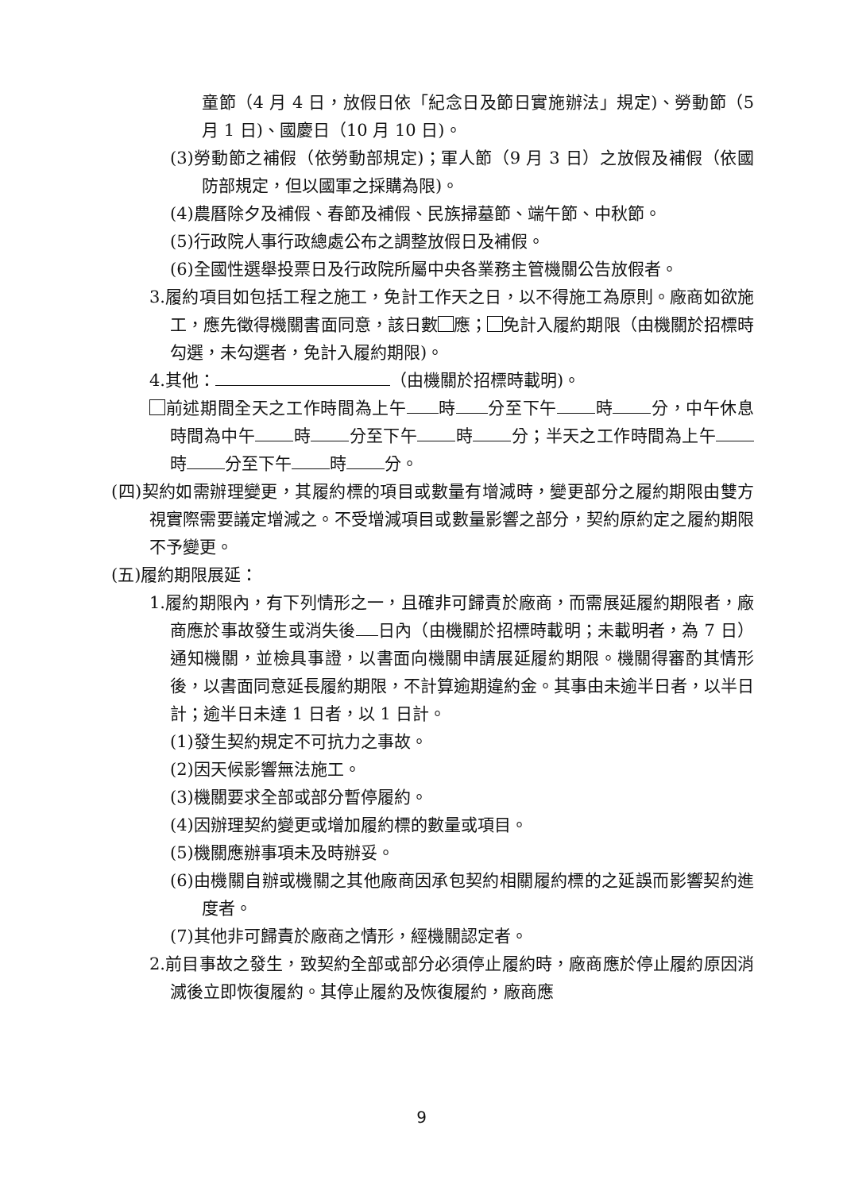童節（4 月 4 日，放假日依「紀念日及節日實施辦法」規定)、勞動節（5 月 1 日)、國慶日（10 月 10 日)。
(3)勞動節之補假（依勞動部規定)；軍人節（9 月 3 日）之放假及補假（依國防部規定，但以國軍之採購為限)。
(4)農曆除夕及補假、春節及補假、民族掃墓節、端午節、中秋節。
(5)行政院人事行政總處公布之調整放假日及補假。
(6)全國性選舉投票日及行政院所屬中央各業務主管機關公告放假者。
3.履約項目如包括工程之施工，免計工作天之日，以不得施工為原則。廠商如欲施工，應先徵得機關書面同意，該日數 應； 免計入履約期限（由機關於招標時勾選，未勾選者，免計入履約期限)。
4.其他： （由機關於招標時載明)。
前述期間全天之工作時間為上午 時 分至下午 時 分，中午休息時間為中午 時 分至下午 時 分；半天之工作時間為上午 時 分至下午 時 分。
(四)契約如需辦理變更，其履約標的項目或數量有增減時，變更部分之履約期限由雙方視實際需要議定增減之。不受增減項目或數量影響之部分，契約原約定之履約期限不予變更。
(五)履約期限展延：
1.履約期限內，有下列情形之一，且確非可歸責於廠商，而需展延履約期限者，廠商應於事故發生或消失後 日內（由機關於招標時載明；未載明者，為 7 日）通知機關，並檢具事證，以書面向機關申請展延履約期限。機關得審酌其情形後，以書面同意延長履約期限，不計算逾期違約金。其事由未逾半日者，以半日計；逾半日未達 1 日者，以 1 日計。
(1)發生契約規定不可抗力之事故。
(2)因天候影響無法施工。
(3)機關要求全部或部分暫停履約。
(4)因辦理契約變更或增加履約標的數量或項目。
(5)機關應辦事項未及時辦妥。
(6)由機關自辦或機關之其他廠商因承包契約相關履約標的之延誤而影響契約進度者。
(7)其他非可歸責於廠商之情形，經機關認定者。
2.前目事故之發生，致契約全部或部分必須停止履約時，廠商應於停止履約原因消滅後立即恢復履約。其停止履約及恢復履約，廠商應
9